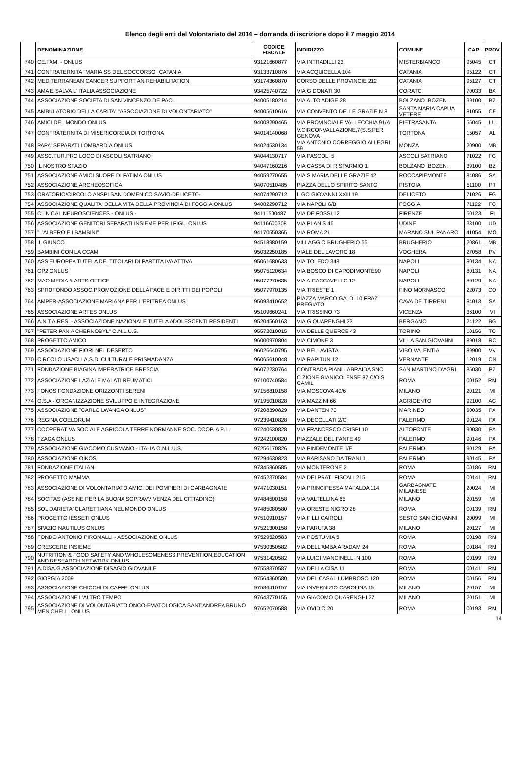Elenco degli enti del Volontariato del 2014 – domanda di iscrizione dopo il 7 maggio 2014
| | DENOMINAZIONE | CODICE FISCALE | INDIRIZZO | COMUNE | CAP | PROV |
| --- | --- | --- | --- | --- | --- | --- |
| 740 | CE.FAM. - ONLUS | 93121660877 | VIA INTRADILLI 23 | MISTERBIANCO | 95045 | CT |
| 741 | CONFRATERNITA "MARIA SS DEL SOCCORSO" CATANIA | 93133710876 | VIA ACQUICELLA 104 | CATANIA | 95122 | CT |
| 742 | MEDITERRANEAN CANCER SUPPORT AN REHABILITATION | 93174360870 | CORSO DELLE PROVINCIE 212 | CATANIA | 95127 | CT |
| 743 | AMA E SALVA L' ITALIA ASSOCIAZIONE | 93425740722 | VIA G DONATI 30 | CORATO | 70033 | BA |
| 744 | ASSOCIAZIONE SOCIETA DI SAN VINCENZO DE PAOLI | 94005180214 | VIA ALTO ADIGE 28 | BOLZANO .BOZEN. | 39100 | BZ |
| 745 | AMBULATORIO DELLA CARITA' "ASSOCIAZIONE DI VOLONTARIATO" | 94005610616 | VIA CONVENTO DELLE GRAZIE N 8 | SANTA MARIA CAPUA VETERE | 81055 | CE |
| 746 | AMICI DEL MONDO ONLUS | 94008290465 | VIA PROVINCIALE VALLECCHIA 91/A | PIETRASANTA | 55045 | LU |
| 747 | CONFRATERNITA DI MISERICORDIA DI TORTONA | 94014140068 | V.CIRCONVALLAZIONE,7(S.S.PER GENOVA | TORTONA | 15057 | AL |
| 748 | PAPA' SEPARATI LOMBARDIA ONLUS | 94024530134 | VIA ANTONIO CORREGGIO ALLEGRI 59 | MONZA | 20900 | MB |
| 749 | ASSC.TUR.PRO LOCO DI ASCOLI SATRIANO | 94044130717 | VIA PASCOLI 5 | ASCOLI SATRIANO | 71022 | FG |
| 750 | IL NOSTRO SPAZIO | 94047160216 | VIA CASSA DI RISPARMIO 1 | BOLZANO .BOZEN. | 39100 | BZ |
| 751 | ASSOCIAZIONE AMICI SUORE DI FATIMA ONLUS | 94059270655 | VIA S MARIA DELLE GRAZIE 42 | ROCCAPIEMONTE | 84086 | SA |
| 752 | ASSOCIAZIONE ARCHEOSOFICA | 94070510485 | PIAZZA DELLO SPIRITO SANTO | PISTOIA | 51100 | PT |
| 753 | ORATORIO/CIRCOLO ANSPI SAN DOMENICO SAVIO-DELICETO- | 94074290712 | L GO GIOVANNI XXIII 19 | DELICETO | 71026 | FG |
| 754 | ASSOCIAZIONE QUALITA' DELLA VITA DELLA PROVINCIA DI FOGGIA ONLUS | 94082290712 | VIA NAPOLI 6/B | FOGGIA | 71122 | FG |
| 755 | CLINICAL NEUROSCIENCES - ONLUS - | 94111500487 | VIA DE FOSSI 12 | FIRENZE | 50123 | FI |
| 756 | ASSOCIAZIONE GENITORI SEPARATI INSIEME PER I FIGLI ONLUS | 94116600308 | VIA PLANIS 46 | UDINE | 33100 | UD |
| 757 | "L'ALBERO E I BAMBINI" | 94170550365 | VIA ROMA 21 | MARANO SUL PANARO | 41054 | MO |
| 758 | IL GIUNCO | 94518980159 | VILLAGGIO BRUGHERIO 55 | BRUGHERIO | 20861 | MB |
| 759 | BAMBINI CON LA CCAM | 95032250185 | VIALE DEL LAVORO 18 | VOGHERA | 27058 | PV |
| 760 | ASS.EUROPEA TUTELA DEI TITOLARI DI PARTITA IVA ATTIVA | 95061680633 | VIA TOLEDO 348 | NAPOLI | 80134 | NA |
| 761 | GP2 ONLUS | 95075120634 | VIA BOSCO DI CAPODIMONTE90 | NAPOLI | 80131 | NA |
| 762 | MAO MEDIA & ARTS OFFICE | 95077270635 | VIA A.CACCAVELLO 12 | NAPOLI | 80129 | NA |
| 763 | SPROFONDO ASSOC.PROMOZIONE DELLA PACE E DIRITTI DEI POPOLI | 95077970135 | VIA TRIESTE 1 | FINO MORNASCO | 22073 | CO |
| 764 | AMPER-ASSOCIAZIONE MARIANA PER L'ERITREA ONLUS | 95093410652 | PIAZZA MARCO GALDI 10 FRAZ PREGIATO | CAVA DE' TIRRENI | 84013 | SA |
| 765 | ASSOCIAZIONE ARTES ONLUS | 95109660241 | VIA TRISSINO 73 | VICENZA | 36100 | VI |
| 766 | A.N.T.A.RES. - ASSOCIAZIONE NAZIONALE TUTELA ADOLESCENTI RESIDENTI | 95204560163 | VIA G QUARENGHI 23 | BERGAMO | 24122 | BG |
| 767 | "PETER PAN A CHERNOBYL" O.N.L.U.S. | 95572010015 | VIA DELLE QUERCE 43 | TORINO | 10156 | TO |
| 768 | PROGETTO AMICO | 96000970804 | VIA CIMONE 3 | VILLA SAN GIOVANNI | 89018 | RC |
| 769 | ASSOCIAZIONE FIORI NEL DESERTO | 96026640795 | VIA BELLAVISTA | VIBO VALENTIA | 89900 | VV |
| 770 | CIRCOLO USACLI A.S.D. CULTURALE PRISMADANZA | 96065610048 | VIA RAPITUN 12 | VERNANTE | 12019 | CN |
| 771 | FONDAZIONE BIAGINA IMPERATRICE BRESCIA | 96072230764 | CONTRADA PIANI LABRAIDA SNC | SAN MARTINO D'AGRI | 85030 | PZ |
| 772 | ASSOCIAZIONE LAZIALE MALATI REUMATICI | 97100740584 | C ZIONE GIANICOLENSE 87 C/O S CAMIL | ROMA | 00152 | RM |
| 773 | FONOS FONDAZIONE ORIZZONTI SERENI | 97156810158 | VIA MOSCOVA 40/6 | MILANO | 20121 | MI |
| 774 | O.S.A - ORGANIZZAZIONE SVILUPPO E INTEGRAZIONE | 97195010828 | VIA MAZZINI 66 | AGRIGENTO | 92100 | AG |
| 775 | ASSOCIAZIONE "CARLO LWANGA ONLUS" | 97208390829 | VIA DANTEN 70 | MARINEO | 90035 | PA |
| 776 | REGINA COELORUM | 97239410828 | VIA DECOLLATI 2/C | PALERMO | 90124 | PA |
| 777 | COOPERATIVA SOCIALE AGRICOLA TERRE NORMANNE SOC. COOP. A R.L. | 97240630828 | VIA FRANCESCO CRISPI 10 | ALTOFONTE | 90030 | PA |
| 778 | TZAGA ONLUS | 97242100820 | PIAZZALE DEL FANTE 49 | PALERMO | 90146 | PA |
| 779 | ASSOCIAZIONE GIACOMO CUSMANO - ITALIA O.N.L.U.S. | 97256170826 | VIA PINDEMONTE 1/E | PALERMO | 90129 | PA |
| 780 | ASSOCIAZIONE OIKOS | 97294630823 | VIA BARISANO DA TRANI 1 | PALERMO | 90145 | PA |
| 781 | FONDAZIONE ITALIANI | 97345860585 | VIA MONTERONE 2 | ROMA | 00186 | RM |
| 782 | PROGETTO MAMMA | 97452370584 | VIA DEI PRATI FISCALI 215 | ROMA | 00141 | RM |
| 783 | ASSOCIAZIONE DI VOLONTARIATO AMICI DEI POMPIERI DI GARBAGNATE | 97471030151 | VIA PRINCIPESSA MAFALDA 114 | GARBAGNATE MILANESE | 20024 | MI |
| 784 | SOCITAS (ASS.NE PER LA BUONA SOPRAVVIVENZA DEL CITTADINO) | 97484500158 | VIA VALTELLINA 65 | MILANO | 20159 | MI |
| 785 | SOLIDARIETA' CLARETTIANA NEL MONDO ONLUS | 97485080580 | VIA ORESTE NIGRO 28 | ROMA | 00139 | RM |
| 786 | PROGETTO IESSETI ONLUS | 97510910157 | VIA F LLI CAIROLI | SESTO SAN GIOVANNI | 20099 | MI |
| 787 | SPAZIO NAUTILUS ONLUS | 97521300158 | VIA PARUTA 38 | MILANO | 20127 | MI |
| 788 | FONDO ANTONIO PIROMALLI - ASSOCIAZIONE ONLUS | 97529520583 | VIA POSTUMIA 5 | ROMA | 00198 | RM |
| 789 | CRESCERE INSIEME | 97530350582 | VIA DELL'AMBA ARADAM 24 | ROMA | 00184 | RM |
| 790 | NUTRITION & FOOD SAFETY AND WHOLESOMENESS.PREVENTION,EDUCATION AND RESEARCH NETWORK.ONLUS | 97531420582 | VIA LUIGI MANCINELLI N 100 | ROMA | 00199 | RM |
| 791 | A.DISA.G.ASSOCIAZIONE DISAGIO GIOVANILE | 97558370587 | VIA DELLA CISA 11 | ROMA | 00141 | RM |
| 792 | GIORGIA 2009 | 97564360580 | VIA DEL CASAL LUMBROSO 120 | ROMA | 00156 | RM |
| 793 | ASSOCIAZIONE CHICCHI DI CAFFE' ONLUS | 97586410157 | VIA INVERNIZIO CAROLINA 15 | MILANO | 20157 | MI |
| 794 | ASSOCIAZIONE L'ALTRO TEMPO | 97643770155 | VIA GIACOMO QUARENGHI 37 | MILANO | 20151 | MI |
| 795 | ASSOCIAZIONE DI VOLONTARIATO ONCO-EMATOLOGICA SANT'ANDREA BRUNO MENICHELLI ONLUS | 97652070588 | VIA OVIDIO 20 | ROMA | 00193 | RM |
14